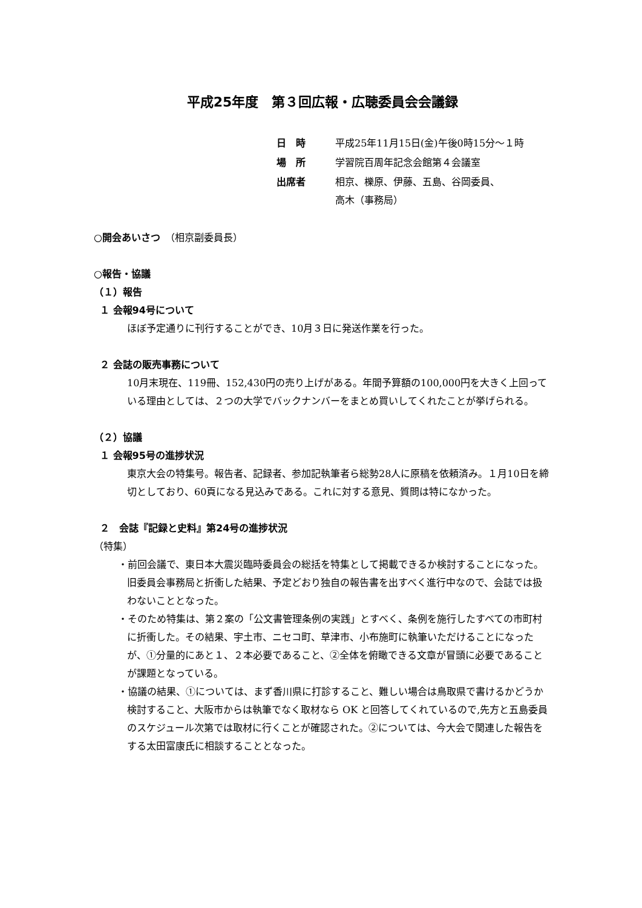平成25年度　第３回広報・広聴委員会会議録
| 日 時 | 平成25年11月15日(金)午後0時15分～１時 |
| 場 所 | 学習院百周年記念会館第４会議室 |
| 出席者 | 相京、櫟原、伊藤、五島、谷岡委員、 高木（事務局） |
○開会あいさつ　（相京副委員長）
○報告・協議
（１）報告
１ 会報94号について
ほぼ予定通りに刊行することができ、10月３日に発送作業を行った。
２ 会誌の販売事務について
10月末現在、119冊、152,430円の売り上げがある。年間予算額の100,000円を大きく上回っている理由としては、２つの大学でバックナンバーをまとめ買いしてくれたことが挙げられる。
（２）協議
１ 会報95号の進捗状況
東京大会の特集号。報告者、記録者、参加記執筆者ら総勢28人に原稿を依頼済み。１月10日を締切としており、60頁になる見込みである。これに対する意見、質問は特になかった。
２　会誌『記録と史料』第24号の進捗状況
（特集）
・前回会議で、東日本大震災臨時委員会の総括を特集として掲載できるか検討することになった。旧委員会事務局と折衝した結果、予定どおり独自の報告書を出すべく進行中なので、会誌では扱わないこととなった。
・そのため特集は、第２案の「公文書管理条例の実践」とすべく、条例を施行したすべての市町村に折衝した。その結果、宇土市、ニセコ町、草津市、小布施町に執筆いただけることになったが、①分量的にあと１、２本必要であること、②全体を俯瞰できる文章が冒頭に必要であることが課題となっている。
・協議の結果、①については、まず香川県に打診すること、難しい場合は鳥取県で書けるかどうか検討すること、大阪市からは執筆でなく取材なら OK と回答してくれているので,先方と五島委員のスケジュール次第では取材に行くことが確認された。②については、今大会で関連した報告をする太田富康氏に相談することとなった。